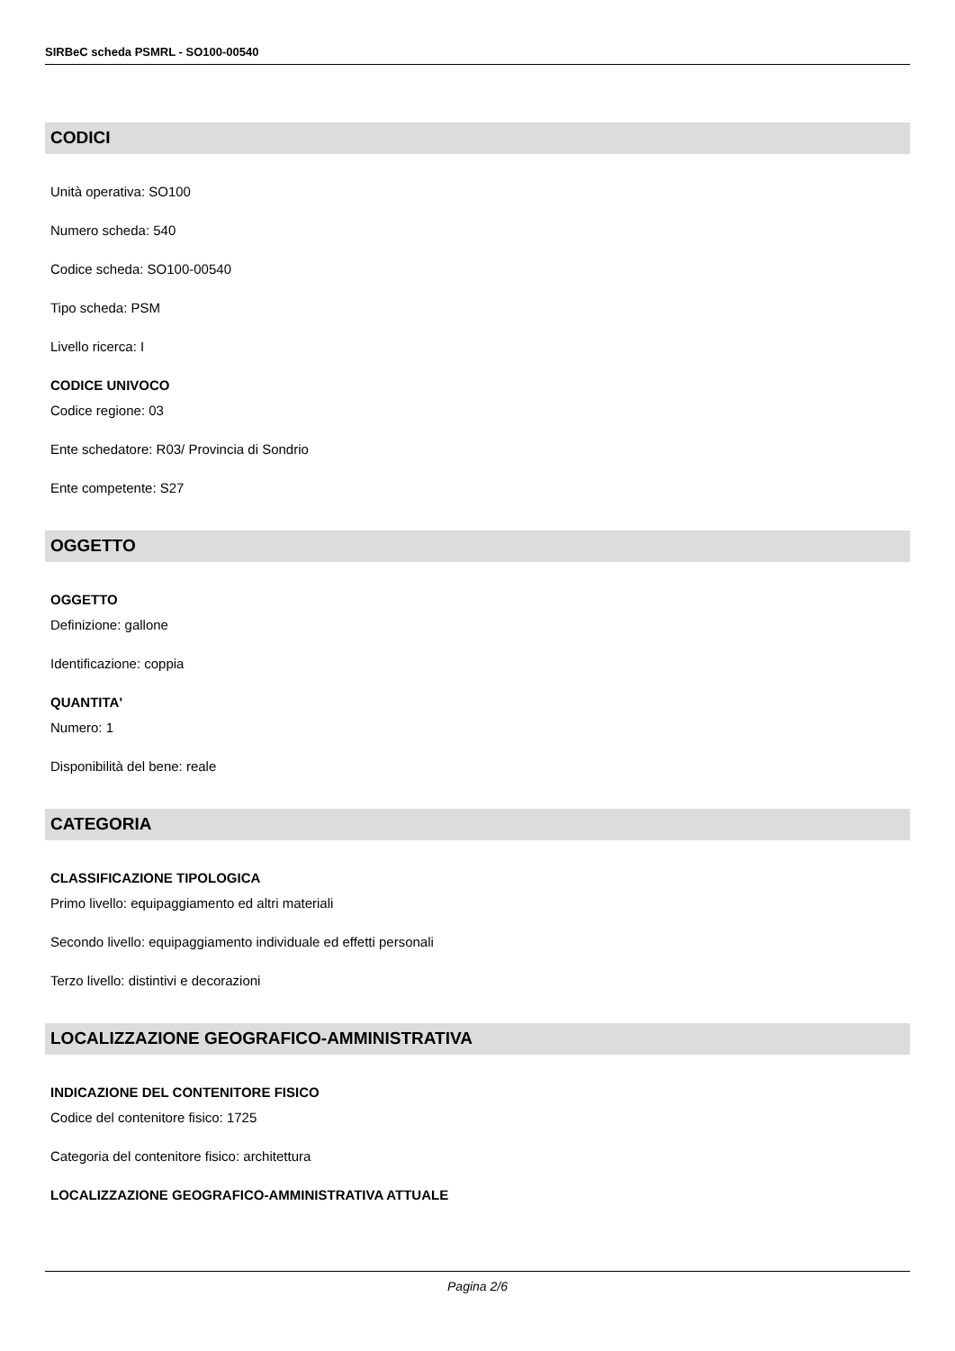SIRBeC scheda PSMRL - SO100-00540
CODICI
Unità operativa: SO100
Numero scheda: 540
Codice scheda: SO100-00540
Tipo scheda: PSM
Livello ricerca: I
CODICE UNIVOCO
Codice regione: 03
Ente schedatore: R03/ Provincia di Sondrio
Ente competente: S27
OGGETTO
OGGETTO
Definizione: gallone
Identificazione: coppia
QUANTITA'
Numero: 1
Disponibilità del bene: reale
CATEGORIA
CLASSIFICAZIONE TIPOLOGICA
Primo livello: equipaggiamento ed altri materiali
Secondo livello: equipaggiamento individuale ed effetti personali
Terzo livello: distintivi e decorazioni
LOCALIZZAZIONE GEOGRAFICO-AMMINISTRATIVA
INDICAZIONE DEL CONTENITORE FISICO
Codice del contenitore fisico: 1725
Categoria del contenitore fisico: architettura
LOCALIZZAZIONE GEOGRAFICO-AMMINISTRATIVA ATTUALE
Pagina 2/6